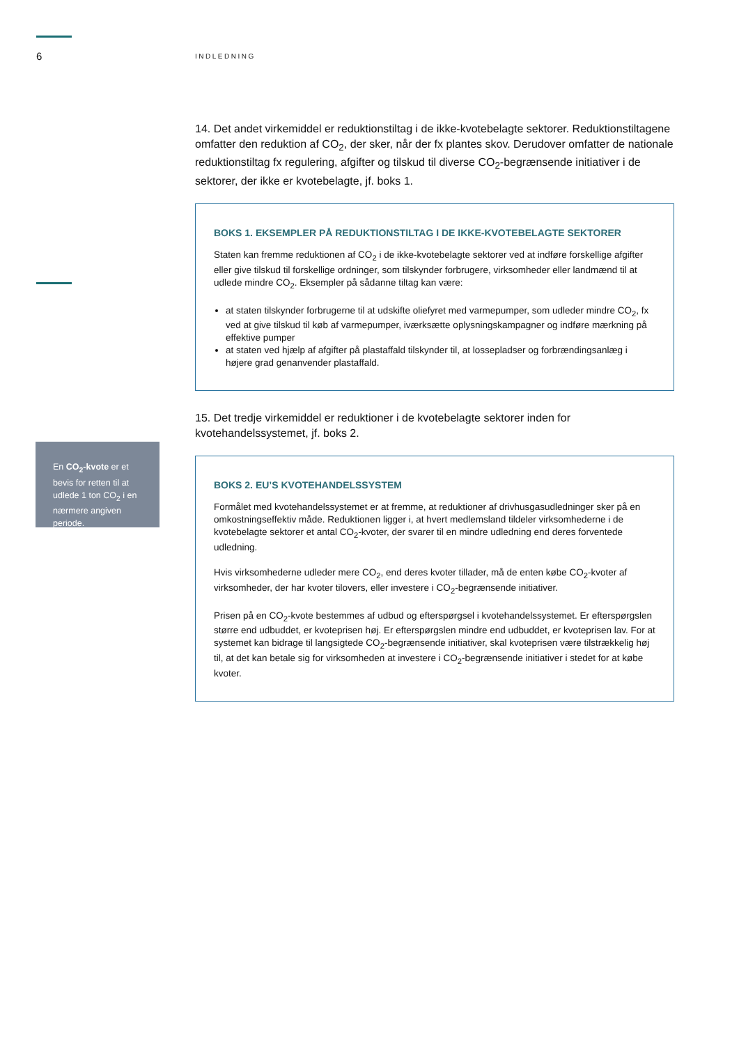6 INDLEDNING
En CO<sub>2</sub>-kvote er et bevis for retten til at udlede 1 ton CO<sub>2</sub> i en nærmere angiven periode.
14. Det andet virkemiddel er reduktionstiltag i de ikke-kvotebelagte sektorer. Reduktionstiltagene omfatter den reduktion af CO<sub>2</sub>, der sker, når der fx plantes skov. Derudover omfatter de nationale reduktionstiltag fx regulering, afgifter og tilskud til diverse CO<sub>2</sub>-begrænsende initiativer i de sektorer, der ikke er kvotebelagte, jf. boks 1.
BOKS 1. EKSEMPLER PÅ REDUKTIONSTILTAG I DE IKKE-KVOTEBELAGTE SEKTORER
Staten kan fremme reduktionen af CO<sub>2</sub> i de ikke-kvotebelagte sektorer ved at indføre forskellige afgifter eller give tilskud til forskellige ordninger, som tilskynder forbrugere, virksomheder eller landmænd til at udlede mindre CO<sub>2</sub>. Eksempler på sådanne tiltag kan være:
at staten tilskynder forbrugerne til at udskifte oliefyret med varmepumper, som udleder mindre CO<sub>2</sub>, fx ved at give tilskud til køb af varmepumper, iværksætte oplysningskampagner og indføre mærkning på effektive pumper
at staten ved hjælp af afgifter på plastaffald tilskynder til, at lossepladser og forbrændingsanlæg i højere grad genanvender plastaffald.
15. Det tredje virkemiddel er reduktioner i de kvotebelagte sektorer inden for kvotehandelssystemet, jf. boks 2.
BOKS 2. EU’S KVOTEHANDELSSYSTEM
Formålet med kvotehandelssystemet er at fremme, at reduktioner af drivhusgasudledninger sker på en omkostningseffektiv måde. Reduktionen ligger i, at hvert medlemsland tildeler virksomhederne i de kvotebelagte sektorer et antal CO<sub>2</sub>-kvoter, der svarer til en mindre udledning end deres forventede udledning.
Hvis virksomhederne udleder mere CO<sub>2</sub>, end deres kvoter tillader, må de enten købe CO<sub>2</sub>-kvoter af virksomheder, der har kvoter tilovers, eller investere i CO<sub>2</sub>-begrænsende initiativer.
Prisen på en CO<sub>2</sub>-kvote bestemmes af udbud og efterspørgsel i kvotehandelssystemet. Er efterspørgslen større end udbuddet, er kvoteprisen høj. Er efterspørgslen mindre end udbuddet, er kvoteprisen lav. For at systemet kan bidrage til langsigtede CO<sub>2</sub>-begrænsende initiativer, skal kvoteprisen være tilstrækkelig høj til, at det kan betale sig for virksomheden at investere i CO<sub>2</sub>-begrænsende initiativer i stedet for at købe kvoter.